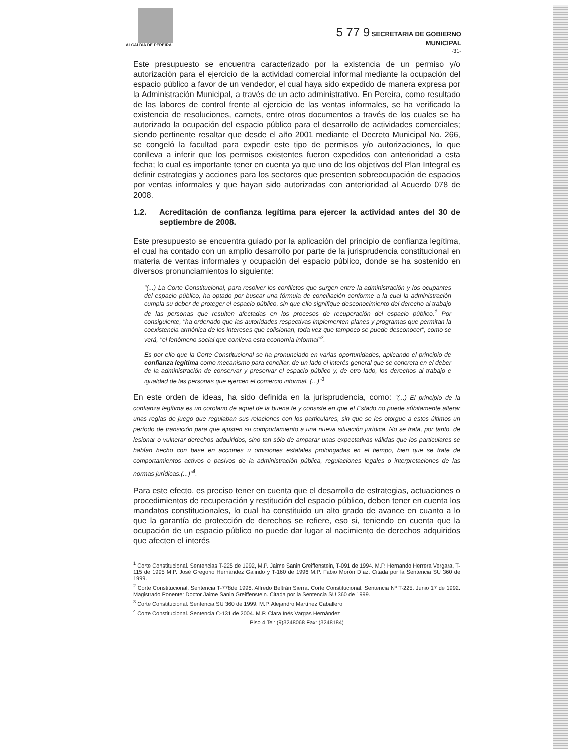ALCALDIA DE PEREIRA
5 77 9 SECRETARIA DE GOBIERNO
MUNICIPAL
-31-
Este presupuesto se encuentra caracterizado por la existencia de un permiso y/o autorización para el ejercicio de la actividad comercial informal mediante la ocupación del espacio público a favor de un vendedor, el cual haya sido expedido de manera expresa por la Administración Municipal, a través de un acto administrativo. En Pereira, como resultado de las labores de control frente al ejercicio de las ventas informales, se ha verificado la existencia de resoluciones, carnets, entre otros documentos a través de los cuales se ha autorizado la ocupación del espacio público para el desarrollo de actividades comerciales; siendo pertinente resaltar que desde el año 2001 mediante el Decreto Municipal No. 266, se congeló la facultad para expedir este tipo de permisos y/o autorizaciones, lo que conlleva a inferir que los permisos existentes fueron expedidos con anterioridad a esta fecha; lo cual es importante tener en cuenta ya que uno de los objetivos del Plan Integral es definir estrategias y acciones para los sectores que presenten sobreocupación de espacios por ventas informales y que hayan sido autorizadas con anterioridad al Acuerdo 078 de 2008.
1.2. Acreditación de confianza legítima para ejercer la actividad antes del 30 de septiembre de 2008.
Este presupuesto se encuentra guiado por la aplicación del principio de confianza legítima, el cual ha contado con un amplio desarrollo por parte de la jurisprudencia constitucional en materia de ventas informales y ocupación del espacio público, donde se ha sostenido en diversos pronunciamientos lo siguiente:
"(...) La Corte Constitucional, para resolver los conflictos que surgen entre la administración y los ocupantes del espacio público, ha optado por buscar una fórmula de conciliación conforme a la cual la administración cumpla su deber de proteger el espacio público, sin que ello signifique desconocimiento del derecho al trabajo de las personas que resulten afectadas en los procesos de recuperación del espacio público.<sup>1</sup> Por consiguiente, "ha ordenado que las autoridades respectivas implementen planes y programas que permitan la coexistencia armónica de los intereses que colisionan, toda vez que tampoco se puede desconocer", como se verá, "el fenómeno social que conlleva esta economía informal"<sup>2</sup>.
Es por ello que la Corte Constitucional se ha pronunciado en varias oportunidades, aplicando el principio de confianza legítima como mecanismo para conciliar, de un lado el interés general que se concreta en el deber de la administración de conservar y preservar el espacio público y, de otro lado, los derechos al trabajo e igualdad de las personas que ejercen el comercio informal. (...)"<sup>3</sup>
En este orden de ideas, ha sido definida en la jurisprudencia, como: "(...) El principio de la confianza legítima es un corolario de aquel de la buena fe y consiste en que el Estado no puede súbitamente alterar unas reglas de juego que regulaban sus relaciones con los particulares, sin que se les otorgue a estos últimos un período de transición para que ajusten su comportamiento a una nueva situación jurídica. No se trata, por tanto, de lesionar o vulnerar derechos adquiridos, sino tan sólo de amparar unas expectativas válidas que los particulares se habían hecho con base en acciones u omisiones estatales prolongadas en el tiempo, bien que se trate de comportamientos activos o pasivos de la administración pública, regulaciones legales o interpretaciones de las normas jurídicas.(...)"<sup>4</sup>.
Para este efecto, es preciso tener en cuenta que el desarrollo de estrategias, actuaciones o procedimientos de recuperación y restitución del espacio público, deben tener en cuenta los mandatos constitucionales, lo cual ha constituido un alto grado de avance en cuanto a lo que la garantía de protección de derechos se refiere, eso si, teniendo en cuenta que la ocupación de un espacio público no puede dar lugar al nacimiento de derechos adquiridos que afecten el interés
<sup>1</sup> Corte Constitucional. Sentencias T-225 de 1992, M.P. Jaime Sanin Greiffenstein, T-091 de 1994. M.P. Hernando Herrera Vergara, T-115 de 1995 M.P. José Gregorio Hernández Galindo y T-160 de 1996 M.P. Fabio Morón Díaz. Citada por la Sentencia SU 360 de 1999.
<sup>2</sup> Corte Constitucional. Sentencia T-778de 1998. Alfredo Beltrán Sierra. Corte Constitucional. Sentencia Nº T-225. Junio 17 de 1992. Magistrado Ponente: Doctor Jaime Sanin Greiffenstein. Citada por la Sentencia SU 360 de 1999.
<sup>3</sup> Corte Constitucional. Sentencia SU 360 de 1999. M.P. Alejandro Martínez Caballero
<sup>4</sup> Corte Constitucional. Sentencia C-131 de 2004. M.P. Clara Inés Vargas Hernández
Piso 4 Tel: (9)3248068 Fax: (3248184)